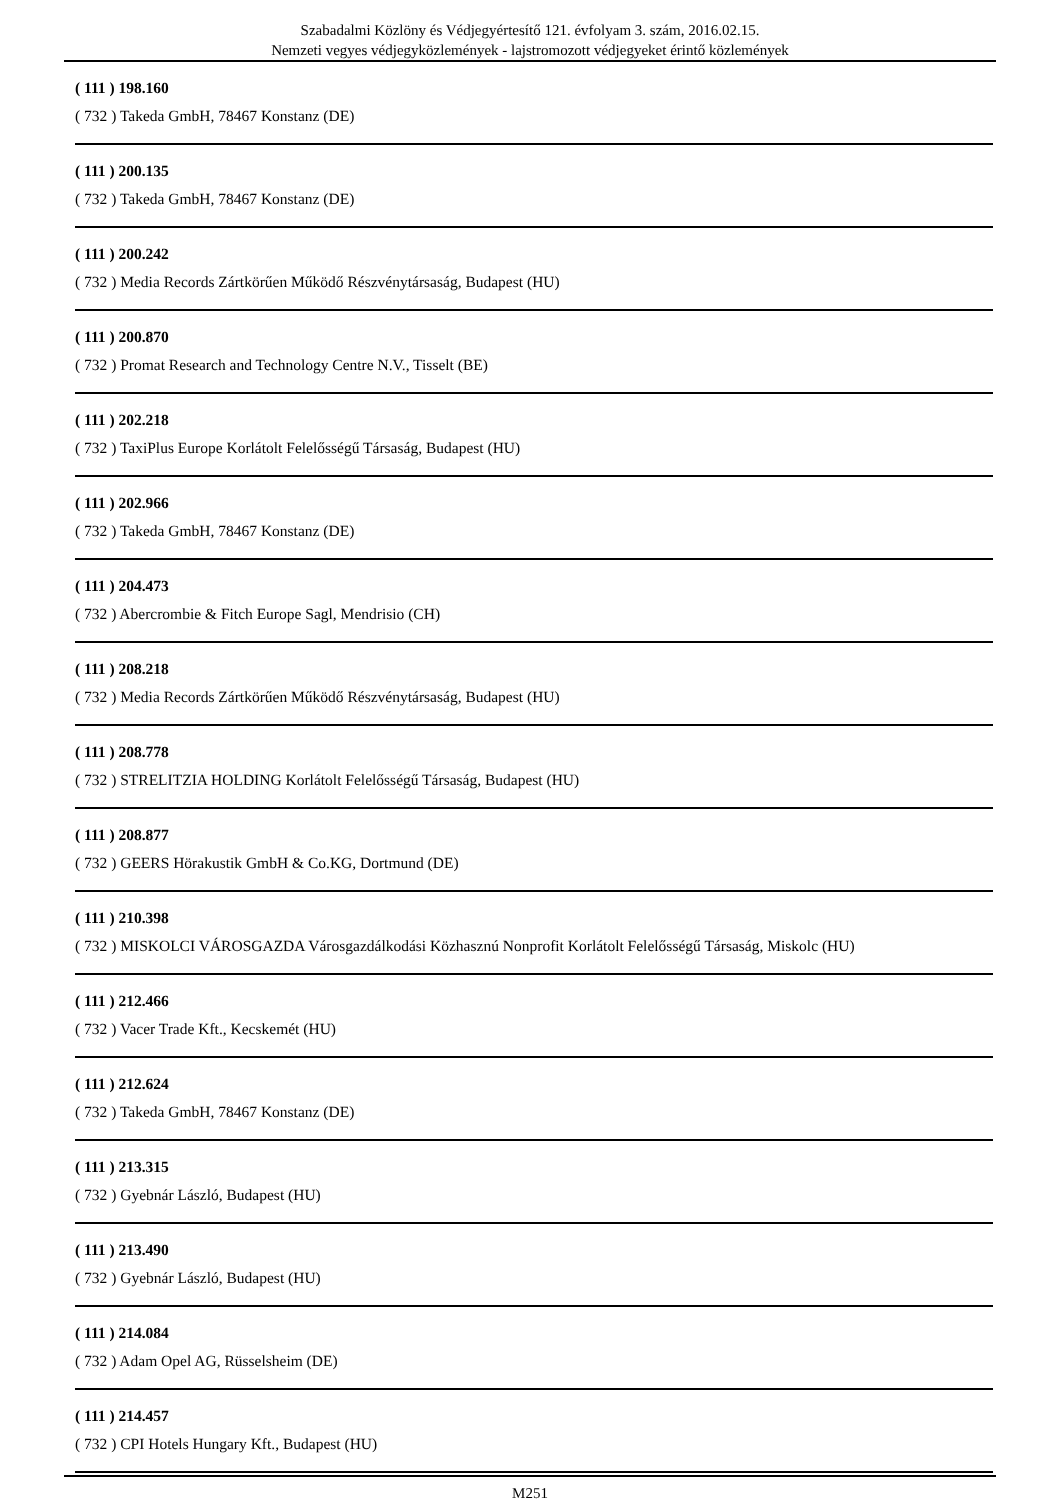Szabadalmi Közlöny és Védjegyértesítő 121. évfolyam 3. szám, 2016.02.15.
Nemzeti vegyes védjegyközlemények - lajstromozott védjegyeket érintő közlemények
( 111 ) 198.160
( 732 ) Takeda GmbH, 78467 Konstanz (DE)
( 111 ) 200.135
( 732 ) Takeda GmbH, 78467 Konstanz (DE)
( 111 ) 200.242
( 732 ) Media Records Zártkörűen Működő Részvénytársaság, Budapest (HU)
( 111 ) 200.870
( 732 ) Promat Research and Technology Centre N.V., Tisselt (BE)
( 111 ) 202.218
( 732 ) TaxiPlus Europe Korlátolt Felelősségű Társaság, Budapest (HU)
( 111 ) 202.966
( 732 ) Takeda GmbH, 78467 Konstanz (DE)
( 111 ) 204.473
( 732 ) Abercrombie & Fitch Europe Sagl, Mendrisio (CH)
( 111 ) 208.218
( 732 ) Media Records Zártkörűen Működő Részvénytársaság, Budapest (HU)
( 111 ) 208.778
( 732 ) STRELITZIA HOLDING Korlátolt Felelősségű Társaság, Budapest (HU)
( 111 ) 208.877
( 732 ) GEERS Hörakustik GmbH & Co.KG, Dortmund (DE)
( 111 ) 210.398
( 732 ) MISKOLCI VÁROSGAZDA Városgazdálkodási Közhasznú Nonprofit Korlátolt Felelősségű Társaság, Miskolc (HU)
( 111 ) 212.466
( 732 ) Vacer Trade Kft., Kecskemét (HU)
( 111 ) 212.624
( 732 ) Takeda GmbH, 78467 Konstanz (DE)
( 111 ) 213.315
( 732 ) Gyebnár László, Budapest (HU)
( 111 ) 213.490
( 732 ) Gyebnár László, Budapest (HU)
( 111 ) 214.084
( 732 ) Adam Opel AG, Rüsselsheim (DE)
( 111 ) 214.457
( 732 ) CPI Hotels Hungary Kft., Budapest (HU)
M251